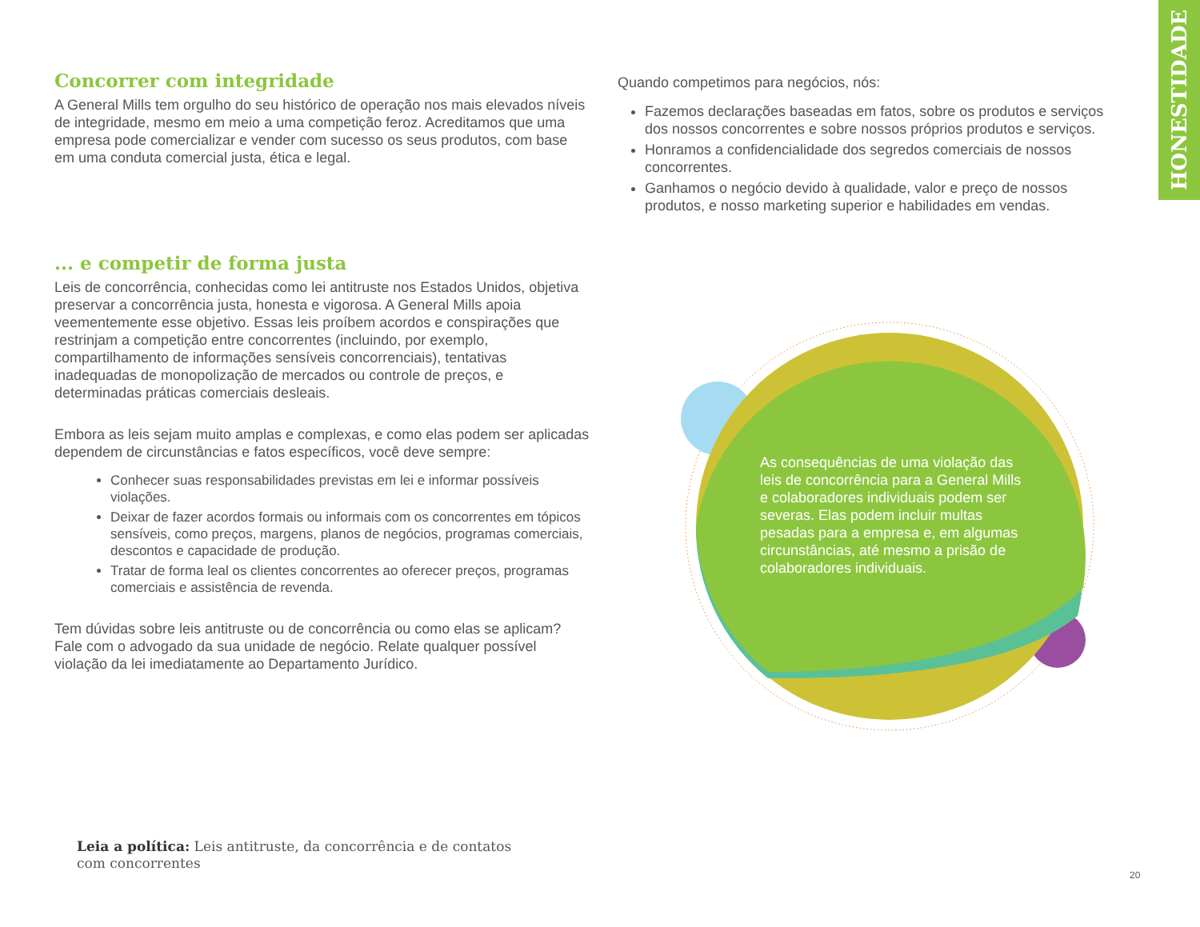HONESTIDADE
Concorrer com integridade
A General Mills tem orgulho do seu histórico de operação nos mais elevados níveis de integridade, mesmo em meio a uma competição feroz. Acreditamos que uma empresa pode comercializar e vender com sucesso os seus produtos, com base em uma conduta comercial justa, ética e legal.
... e competir de forma justa
Leis de concorrência, conhecidas como lei antitruste nos Estados Unidos, objetiva preservar a concorrência justa, honesta e vigorosa. A General Mills apoia veementemente esse objetivo. Essas leis proíbem acordos e conspirações que restrinjam a competição entre concorrentes (incluindo, por exemplo, compartilhamento de informações sensíveis concorrenciais), tentativas inadequadas de monopolização de mercados ou controle de preços, e determinadas práticas comerciais desleais.
Embora as leis sejam muito amplas e complexas, e como elas podem ser aplicadas dependem de circunstâncias e fatos específicos, você deve sempre:
Conhecer suas responsabilidades previstas em lei e informar possíveis violações.
Deixar de fazer acordos formais ou informais com os concorrentes em tópicos sensíveis, como preços, margens, planos de negócios, programas comerciais, descontos e capacidade de produção.
Tratar de forma leal os clientes concorrentes ao oferecer preços, programas comerciais e assistência de revenda.
Tem dúvidas sobre leis antitruste ou de concorrência ou como elas se aplicam? Fale com o advogado da sua unidade de negócio. Relate qualquer possível violação da lei imediatamente ao Departamento Jurídico.
Quando competimos para negócios, nós:
Fazemos declarações baseadas em fatos, sobre os produtos e serviços dos nossos concorrentes e sobre nossos próprios produtos e serviços.
Honramos a confidencialidade dos segredos comerciais de nossos concorrentes.
Ganhamos o negócio devido à qualidade, valor e preço de nossos produtos, e nosso marketing superior e habilidades em vendas.
As consequências de uma violação das leis de concorrência para a General Mills e colaboradores individuais podem ser severas. Elas podem incluir multas pesadas para a empresa e, em algumas circunstâncias, até mesmo a prisão de colaboradores individuais.
Leia a política: Leis antitruste, da concorrência e de contatos
com concorrentes
20